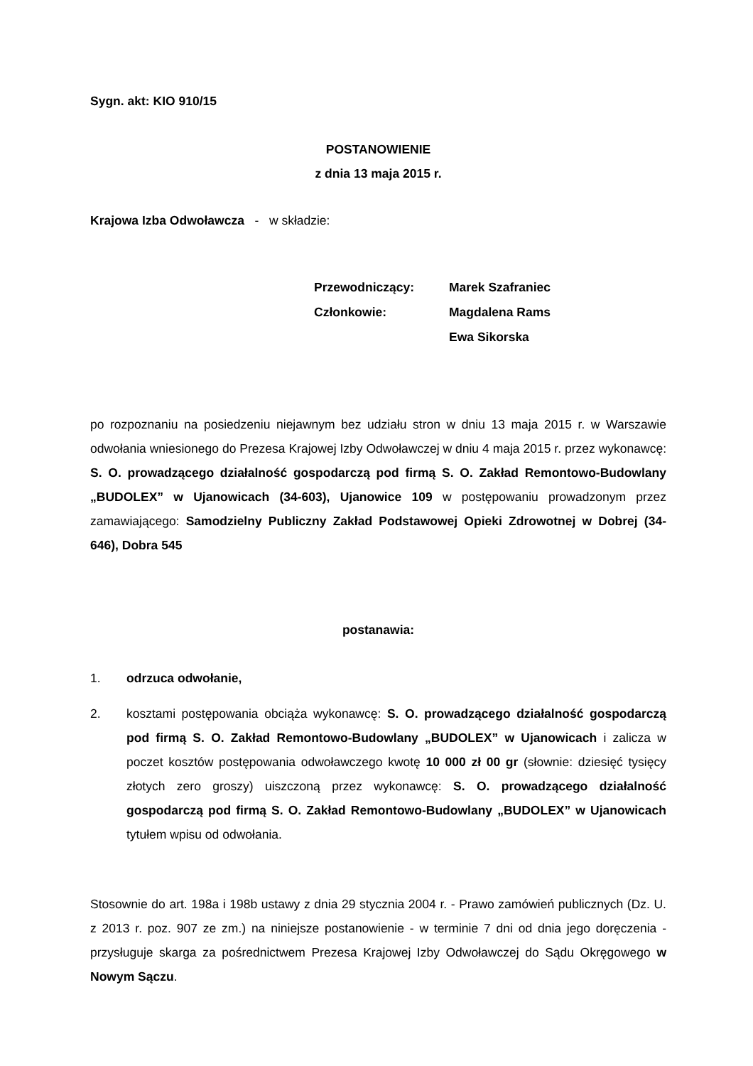Sygn. akt: KIO 910/15
POSTANOWIENIE
z dnia 13 maja 2015 r.
Krajowa Izba Odwoławcza - w składzie:
| Przewodniczący: | Marek Szafraniec |
| Członkowie: | Magdalena Rams |
| | Ewa Sikorska |
po rozpoznaniu na posiedzeniu niejawnym bez udziału stron w dniu 13 maja 2015 r. w Warszawie odwołania wniesionego do Prezesa Krajowej Izby Odwoławczej w dniu 4 maja 2015 r. przez wykonawcę: S. O. prowadzącego działalność gospodarczą pod firmą S. O. Zakład Remontowo-Budowlany „BUDOLEX” w Ujanowicach (34-603), Ujanowice 109 w postępowaniu prowadzonym przez zamawiającego: Samodzielny Publiczny Zakład Podstawowej Opieki Zdrowotnej w Dobrej (34-646), Dobra 545
postanawia:
1. odrzuca odwołanie,
2. kosztami postępowania obciąża wykonawcę: S. O. prowadzącego działalność gospodarczą pod firmą S. O. Zakład Remontowo-Budowlany „BUDOLEX” w Ujanowicach i zalicza w poczet kosztów postępowania odwoławczego kwotę 10 000 zł 00 gr (słownie: dziesięć tysięcy złotych zero groszy) uiszczoną przez wykonawcę: S. O. prowadzącego działalność gospodarczą pod firmą S. O. Zakład Remontowo-Budowlany „BUDOLEX” w Ujanowicach tytułem wpisu od odwołania.
Stosownie do art. 198a i 198b ustawy z dnia 29 stycznia 2004 r. - Prawo zamówień publicznych (Dz. U. z 2013 r. poz. 907 ze zm.) na niniejsze postanowienie - w terminie 7 dni od dnia jego doręczenia - przysługuje skarga za pośrednictwem Prezesa Krajowej Izby Odwoławczej do Sądu Okręgowego w Nowym Sączu.